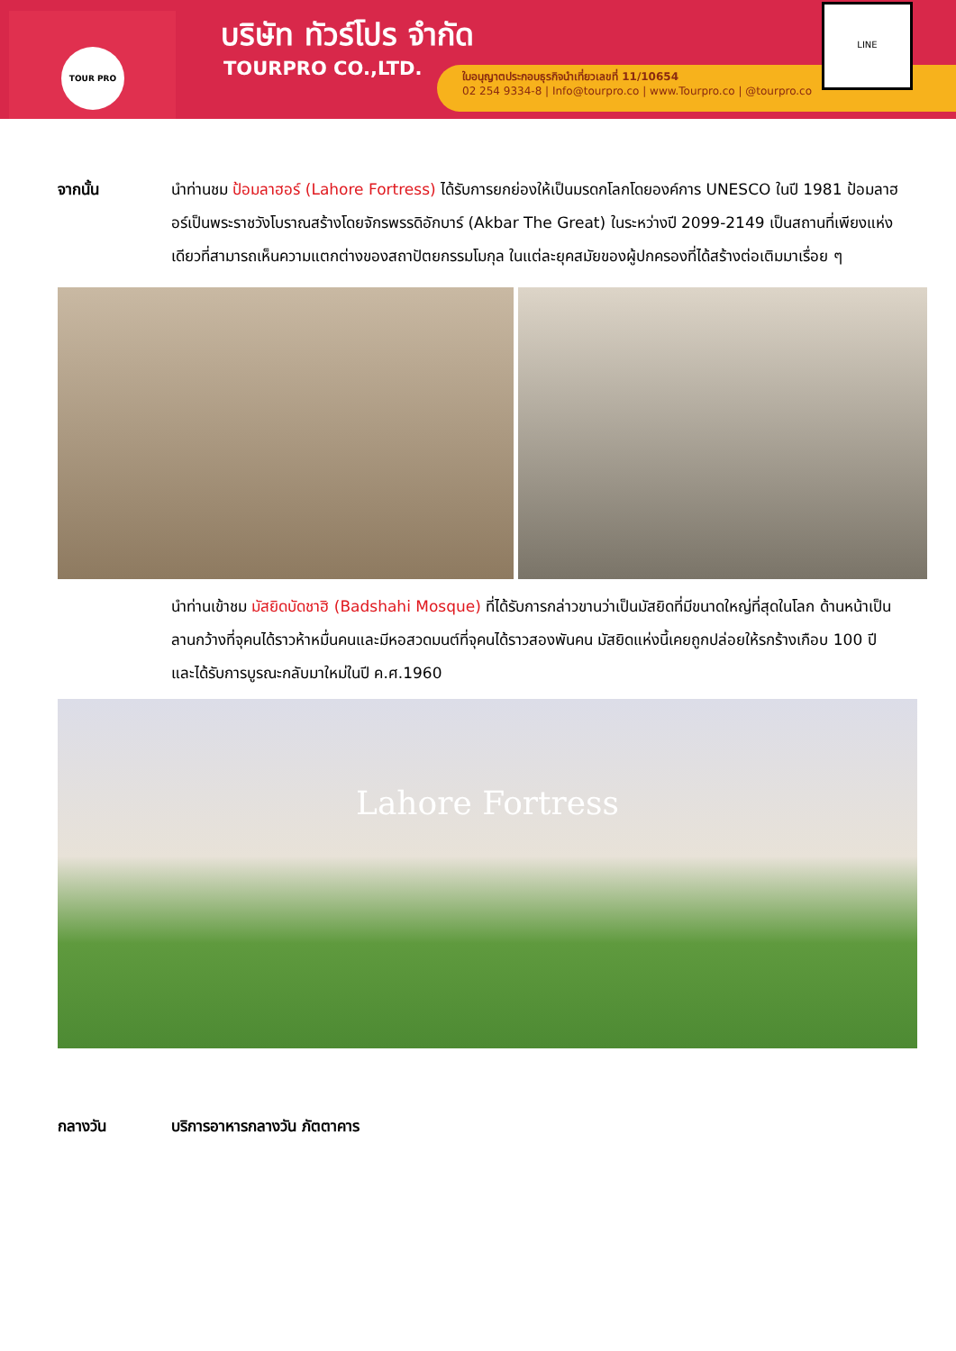TOUR PRO บริษัท ทัวร์โปร จำกัด
TOURPRO CO.,LTD.
ใบอนุญาตประกอบธุรกิจนำเที่ยวเลขที่ 11/10654
02 254 9334-8 | Info@tourpro.co | www.Tourpro.co | @tourpro.co
LINE
จากนั้น นำท่านชม ป้อมลาฮอร์ (Lahore Fortress) ได้รับการยกย่องให้เป็นมรดกโลกโดยองค์การ UNESCO ในปี 1981 ป้อมลาฮอร์เป็นพระราชวังโบราณสร้างโดยจักรพรรดิอักบาร์ (Akbar The Great) ในระหว่างปี 2099-2149 เป็นสถานที่เพียงแห่งเดียวที่สามารถเห็นความแตกต่างของสถาปัตยกรรมโมกุล ในแต่ละยุคสมัยของผู้ปกครองที่ได้สร้างต่อเติมมาเรื่อย ๆ
นำท่านเข้าชม มัสยิดบัดชาฮิ (Badshahi Mosque) ที่ได้รับการกล่าวขานว่าเป็นมัสยิดที่มีขนาดใหญ่ที่สุดในโลก ด้านหน้าเป็นลานกว้างที่จุคนได้ราวห้าหมื่นคนและมีหอสวดมนต์ที่จุคนได้ราวสองพันคน มัสยิดแห่งนี้เคยถูกปล่อยให้รกร้างเกือบ 100 ปี และได้รับการบูรณะกลับมาใหม่ในปี ค.ศ.1960
Lahore Fortress
กลางวัน บริการอาหารกลางวัน ภัตตาคาร